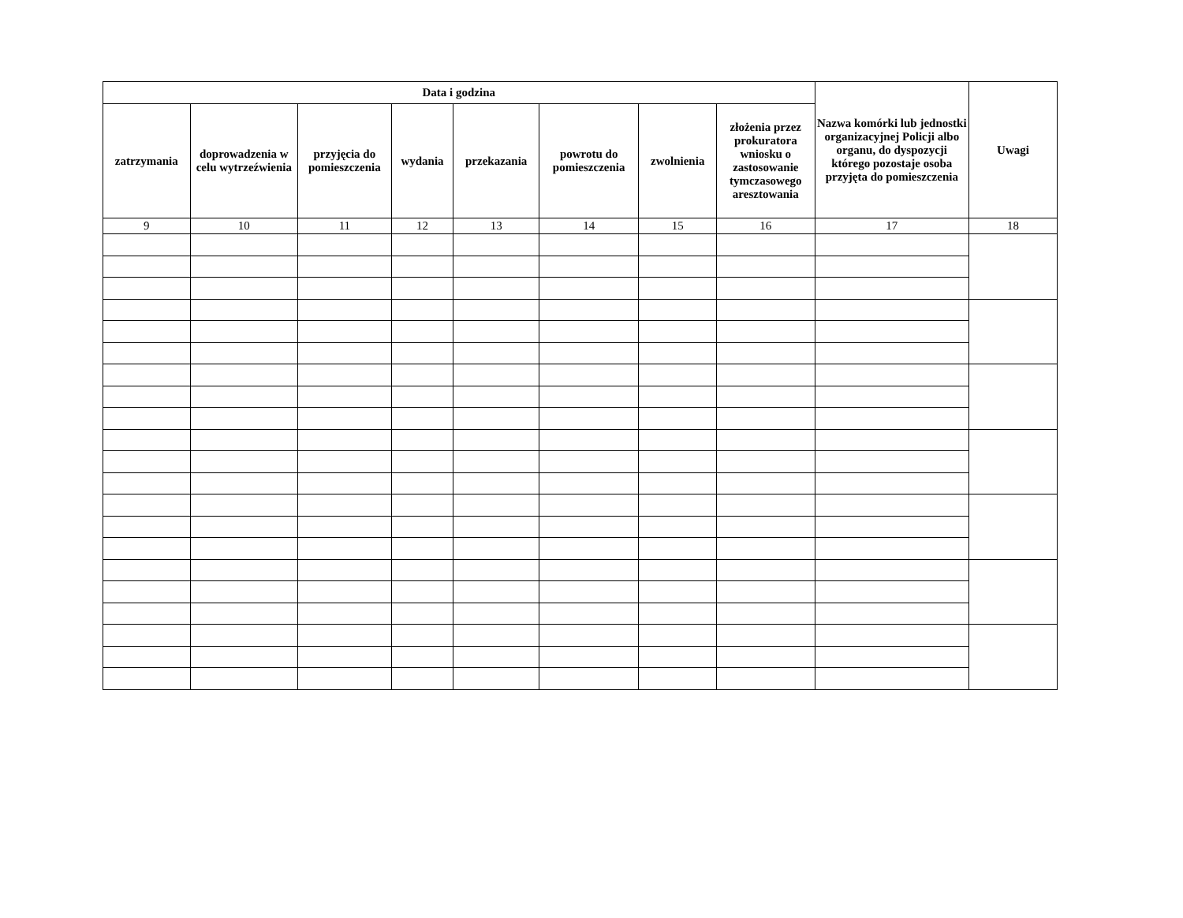| Data i godzina | | | | | | | | Nazwa komórki lub jednostki organizacyjnej Policji albo organu, do dyspozycji którego pozostaje osoba przyjęta do pomieszczenia | Uwagi |
| --- | --- | --- | --- | --- | --- | --- | --- | --- | --- |
| zatrzymania | doprowadzenia w celu wytrzeźwienia | przyjęcia do pomieszczenia | wydania | przekazania | powrotu do pomieszczenia | zwolnienia | złożenia przez prokuratora wniosku o zastosowanie tymczasowego aresztowania | | |
| 9 | 10 | 11 | 12 | 13 | 14 | 15 | 16 | 17 | 18 |